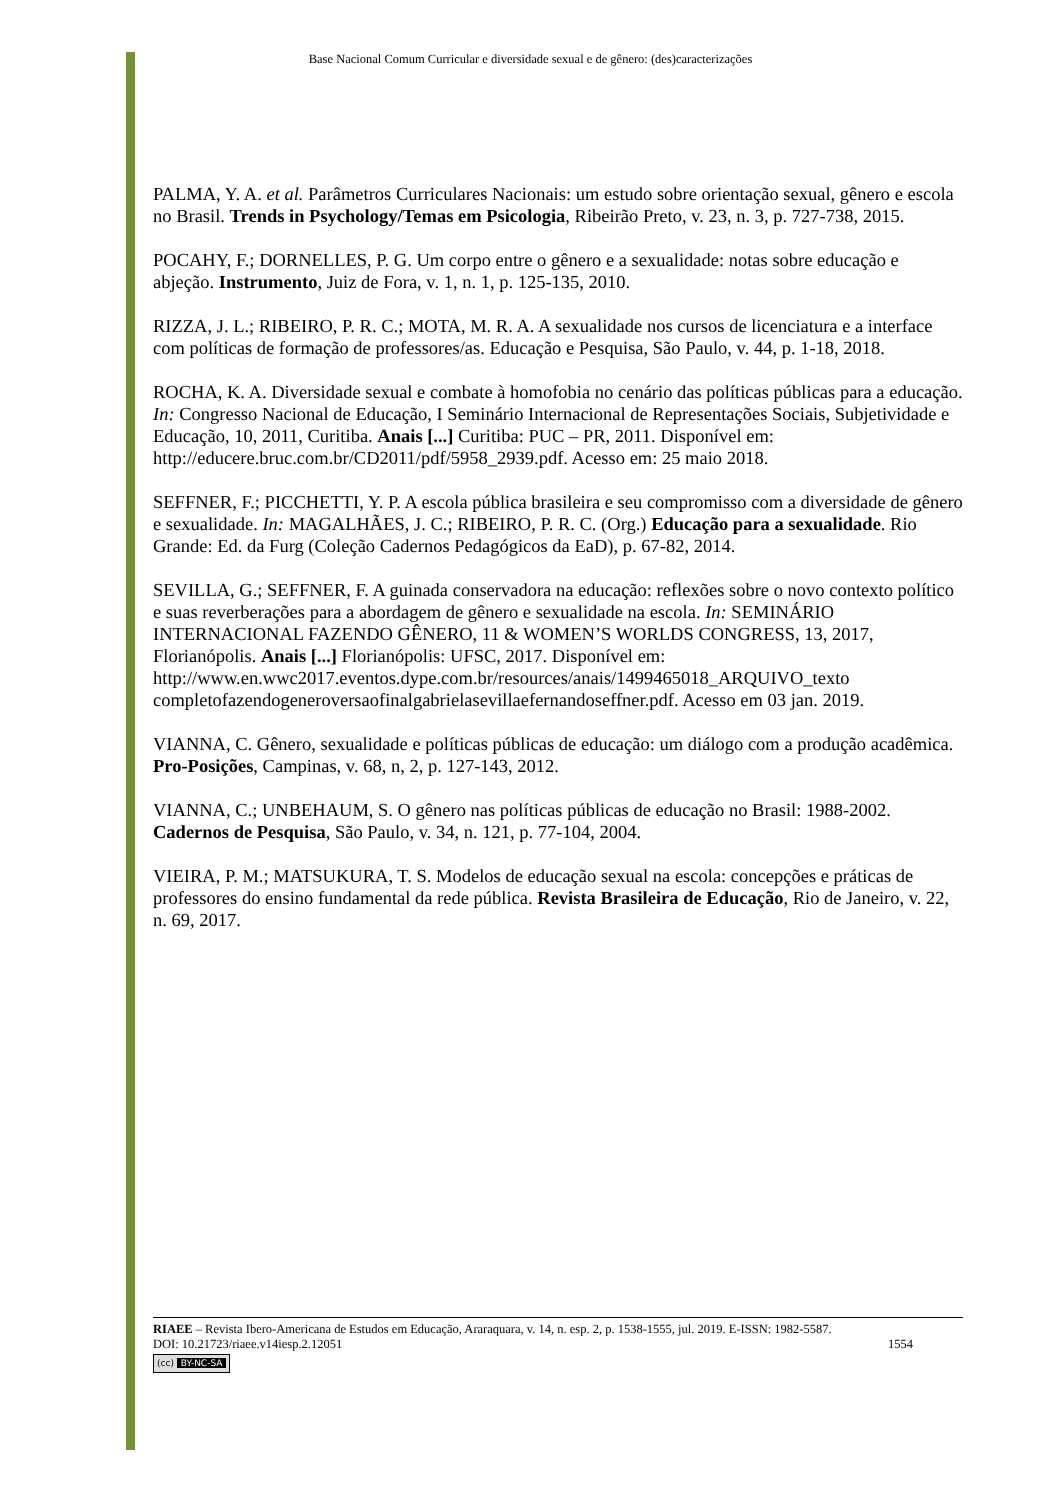Base Nacional Comum Curricular e diversidade sexual e de gênero: (des)caracterizações
PALMA, Y. A. et al. Parâmetros Curriculares Nacionais: um estudo sobre orientação sexual, gênero e escola no Brasil. Trends in Psychology/Temas em Psicologia, Ribeirão Preto, v. 23, n. 3, p. 727-738, 2015.
POCAHY, F.; DORNELLES, P. G. Um corpo entre o gênero e a sexualidade: notas sobre educação e abjeção. Instrumento, Juiz de Fora, v. 1, n. 1, p. 125-135, 2010.
RIZZA, J. L.; RIBEIRO, P. R. C.; MOTA, M. R. A. A sexualidade nos cursos de licenciatura e a interface com políticas de formação de professores/as. Educação e Pesquisa, São Paulo, v. 44, p. 1-18, 2018.
ROCHA, K. A. Diversidade sexual e combate à homofobia no cenário das políticas públicas para a educação. In: Congresso Nacional de Educação, I Seminário Internacional de Representações Sociais, Subjetividade e Educação, 10, 2011, Curitiba. Anais [...] Curitiba: PUC – PR, 2011. Disponível em: http://educere.bruc.com.br/CD2011/pdf/5958_2939.pdf. Acesso em: 25 maio 2018.
SEFFNER, F.; PICCHETTI, Y. P. A escola pública brasileira e seu compromisso com a diversidade de gênero e sexualidade. In: MAGALHÃES, J. C.; RIBEIRO, P. R. C. (Org.) Educação para a sexualidade. Rio Grande: Ed. da Furg (Coleção Cadernos Pedagógicos da EaD), p. 67-82, 2014.
SEVILLA, G.; SEFFNER, F. A guinada conservadora na educação: reflexões sobre o novo contexto político e suas reverberações para a abordagem de gênero e sexualidade na escola. In: SEMINÁRIO INTERNACIONAL FAZENDO GÊNERO, 11 & WOMEN’S WORLDS CONGRESS, 13, 2017, Florianópolis. Anais [...] Florianópolis: UFSC, 2017. Disponível em: http://www.en.wwc2017.eventos.dype.com.br/resources/anais/1499465018_ARQUIVO_texto completofazendogeneroversaofinalgabrielasevillaefernandoseffner.pdf. Acesso em 03 jan. 2019.
VIANNA, C. Gênero, sexualidade e políticas públicas de educação: um diálogo com a produção acadêmica. Pro-Posições, Campinas, v. 68, n, 2, p. 127-143, 2012.
VIANNA, C.; UNBEHAUM, S. O gênero nas políticas públicas de educação no Brasil: 1988-2002. Cadernos de Pesquisa, São Paulo, v. 34, n. 121, p. 77-104, 2004.
VIEIRA, P. M.; MATSUKURA, T. S. Modelos de educação sexual na escola: concepções e práticas de professores do ensino fundamental da rede pública. Revista Brasileira de Educação, Rio de Janeiro, v. 22, n. 69, 2017.
RIAEE – Revista Ibero-Americana de Estudos em Educação, Araraquara, v. 14, n. esp. 2, p. 1538-1555, jul. 2019. E-ISSN: 1982-5587.
DOI: 10.21723/riaee.v14iesp.2.12051 1554
(cc) BY-NC-SA